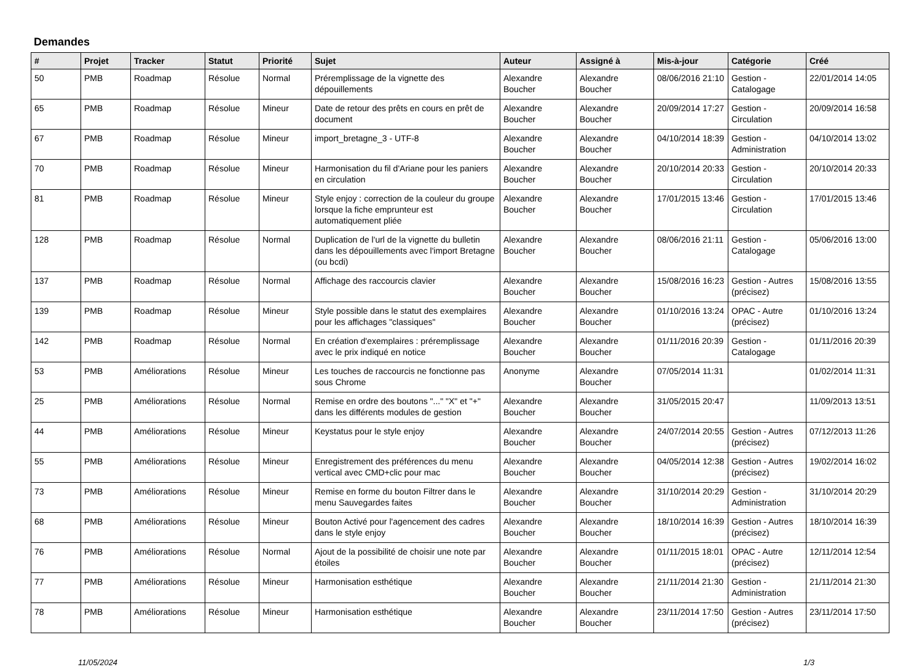Demandes
| # | Projet | Tracker | Statut | Priorité | Sujet | Auteur | Assigné à | Mis-à-jour | Catégorie | Créé |
| --- | --- | --- | --- | --- | --- | --- | --- | --- | --- | --- |
| 50 | PMB | Roadmap | Résolue | Normal | Préremplissage de la vignette des dépouillements | Alexandre Boucher | Alexandre Boucher | 08/06/2016 21:10 | Gestion - Catalogage | 22/01/2014 14:05 |
| 65 | PMB | Roadmap | Résolue | Mineur | Date de retour des prêts en cours en prêt de document | Alexandre Boucher | Alexandre Boucher | 20/09/2014 17:27 | Gestion - Circulation | 20/09/2014 16:58 |
| 67 | PMB | Roadmap | Résolue | Mineur | import_bretagne_3 - UTF-8 | Alexandre Boucher | Alexandre Boucher | 04/10/2014 18:39 | Gestion - Administration | 04/10/2014 13:02 |
| 70 | PMB | Roadmap | Résolue | Mineur | Harmonisation du fil d'Ariane pour les paniers en circulation | Alexandre Boucher | Alexandre Boucher | 20/10/2014 20:33 | Gestion - Circulation | 20/10/2014 20:33 |
| 81 | PMB | Roadmap | Résolue | Mineur | Style enjoy : correction de la couleur du groupe lorsque la fiche emprunteur est automatiquement pliée | Alexandre Boucher | Alexandre Boucher | 17/01/2015 13:46 | Gestion - Circulation | 17/01/2015 13:46 |
| 128 | PMB | Roadmap | Résolue | Normal | Duplication de l'url de la vignette du bulletin dans les dépouillements avec l'import Bretagne (ou bcdi) | Alexandre Boucher | Alexandre Boucher | 08/06/2016 21:11 | Gestion - Catalogage | 05/06/2016 13:00 |
| 137 | PMB | Roadmap | Résolue | Normal | Affichage des raccourcis clavier | Alexandre Boucher | Alexandre Boucher | 15/08/2016 16:23 | Gestion - Autres (précisez) | 15/08/2016 13:55 |
| 139 | PMB | Roadmap | Résolue | Mineur | Style possible dans le statut des exemplaires pour les affichages "classiques" | Alexandre Boucher | Alexandre Boucher | 01/10/2016 13:24 | OPAC - Autre (précisez) | 01/10/2016 13:24 |
| 142 | PMB | Roadmap | Résolue | Normal | En création d'exemplaires : préremplissage avec le prix indiqué en notice | Alexandre Boucher | Alexandre Boucher | 01/11/2016 20:39 | Gestion - Catalogage | 01/11/2016 20:39 |
| 53 | PMB | Améliorations | Résolue | Mineur | Les touches de raccourcis ne fonctionne pas sous Chrome | Anonyme | Alexandre Boucher | 07/05/2014 11:31 | | 01/02/2014 11:31 |
| 25 | PMB | Améliorations | Résolue | Normal | Remise en ordre des boutons "..." "X" et "+" dans les différents modules de gestion | Alexandre Boucher | Alexandre Boucher | 31/05/2015 20:47 | | 11/09/2013 13:51 |
| 44 | PMB | Améliorations | Résolue | Mineur | Keystatus pour le style enjoy | Alexandre Boucher | Alexandre Boucher | 24/07/2014 20:55 | Gestion - Autres (précisez) | 07/12/2013 11:26 |
| 55 | PMB | Améliorations | Résolue | Mineur | Enregistrement des préférences du menu vertical avec CMD+clic pour mac | Alexandre Boucher | Alexandre Boucher | 04/05/2014 12:38 | Gestion - Autres (précisez) | 19/02/2014 16:02 |
| 73 | PMB | Améliorations | Résolue | Mineur | Remise en forme du bouton Filtrer dans le menu Sauvegardes faites | Alexandre Boucher | Alexandre Boucher | 31/10/2014 20:29 | Gestion - Administration | 31/10/2014 20:29 |
| 68 | PMB | Améliorations | Résolue | Mineur | Bouton Activé pour l'agencement des cadres dans le style enjoy | Alexandre Boucher | Alexandre Boucher | 18/10/2014 16:39 | Gestion - Autres (précisez) | 18/10/2014 16:39 |
| 76 | PMB | Améliorations | Résolue | Normal | Ajout de la possibilité de choisir une note par étoiles | Alexandre Boucher | Alexandre Boucher | 01/11/2015 18:01 | OPAC - Autre (précisez) | 12/11/2014 12:54 |
| 77 | PMB | Améliorations | Résolue | Mineur | Harmonisation esthétique | Alexandre Boucher | Alexandre Boucher | 21/11/2014 21:30 | Gestion - Administration | 21/11/2014 21:30 |
| 78 | PMB | Améliorations | Résolue | Mineur | Harmonisation esthétique | Alexandre Boucher | Alexandre Boucher | 23/11/2014 17:50 | Gestion - Autres (précisez) | 23/11/2014 17:50 |
11/05/2024 1/3